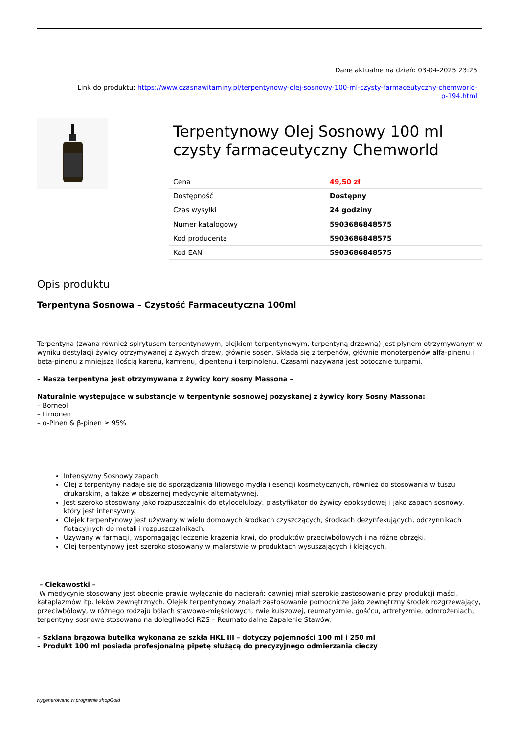Dane aktualne na dzień: 03-04-2025 23:25
Link do produktu: https://www.czasnawitaminy.pl/terpentynowy-olej-sosnowy-100-ml-czysty-farmaceutyczny-chemworld-
p-194.html
Terpentynowy Olej Sosnowy 100 ml czysty farmaceutyczny Chemworld
| Cena | 49,50 zł |
| Dostępność | Dostępny |
| Czas wysyłki | 24 godziny |
| Numer katalogowy | 5903686848575 |
| Kod producenta | 5903686848575 |
| Kod EAN | 5903686848575 |
Opis produktu
Terpentyna Sosnowa – Czystość Farmaceutyczna 100ml
Terpentyna (zwana również spirytusem terpentynowym, olejkiem terpentynowym, terpentyną drzewną) jest płynem otrzymywanym w wyniku destylacji żywicy otrzymywanej z żywych drzew, głównie sosen. Składa się z terpenów, głównie monoterpenów alfa-pinenu i beta-pinenu z mniejszą ilością karenu, kamfenu, dipentenu i terpinolenu. Czasami nazywana jest potocznie turpami.
– Nasza terpentyna jest otrzymywana z żywicy kory sosny Massona –
Naturalnie występujące w substancje w terpentynie sosnowej pozyskanej z żywicy kory Sosny Massona:
– Borneol
– Limonen
– α-Pinen & β-pinen ≥ 95%
Intensywny Sosnowy zapach
Olej z terpentyny nadaje się do sporządzania liliowego mydła i esencji kosmetycznych, również do stosowania w tuszu drukarskim, a także w obszernej medycynie alternatywnej.
Jest szeroko stosowany jako rozpuszczalnik do etylocelulozy, plastyfikator do żywicy epoksydowej i jako zapach sosnowy, który jest intensywny.
Olejek terpentynowy jest używany w wielu domowych środkach czyszczących, środkach dezynfekujących, odczynnikach flotacyjnych do metali i rozpuszczalnikach.
Używany w farmacji, wspomagając leczenie krążenia krwi, do produktów przeciwbólowych i na różne obrzęki.
Olej terpentynowy jest szeroko stosowany w malarstwie w produktach wysuszających i klejących.
– Ciekawostki –
W medycynie stosowany jest obecnie prawie wyłącznie do nacierań; dawniej miał szerokie zastosowanie przy produkcji maści, kataplazmów itp. leków zewnętrznych. Olejek terpentynowy znalazł zastosowanie pomocnicze jako zewnętrzny środek rozgrzewający, przeciwbólowy, w różnego rodzaju bólach stawowo-mięśniowych, rwie kulszowej, reumatyzmie, gośćcu, artretyzmie, odmrożeniach, terpentyny sosnowe stosowano na dolegliwości RZS – Reumatoidalne Zapalenie Stawów.
– Szklana brązowa butelka wykonana ze szkła HKL III – dotyczy pojemności 100 ml i 250 ml
– Produkt 100 ml posiada profesjonalną pipetę służącą do precyzyjnego odmierzania cieczy
wygenerowano w programie shopGold